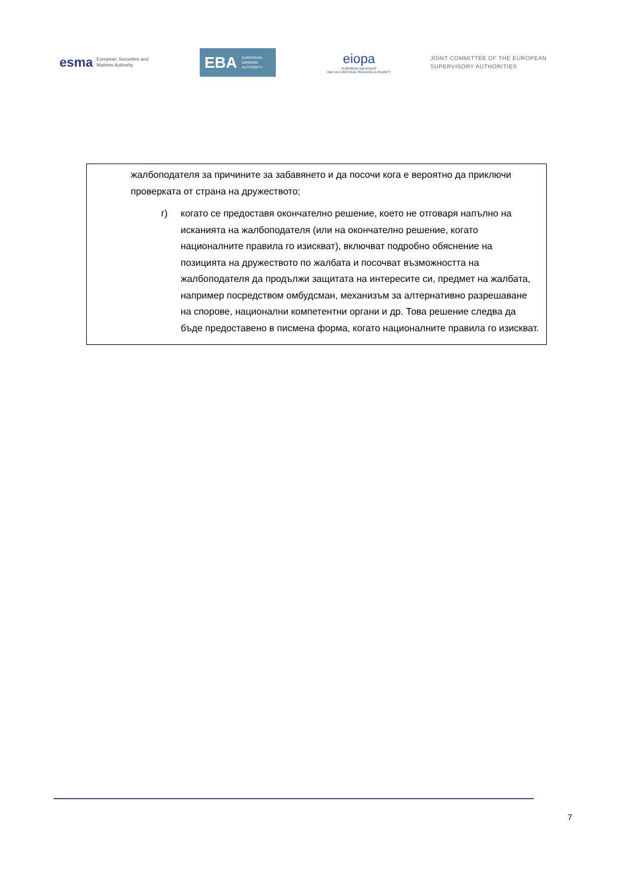esma European Securities and
Markets Authority
EBA EUROPEAN
BANKING
AUTHORITY
eiopa
EUROPEAN INSURANCE
AND OCCUPATIONAL PENSIONS AUTHORITY
JOINT COMMITTEE OF THE EUROPEAN
SUPERVISORY AUTHORITIES
жалбоподателя за причините за забавянето и да посочи кога е вероятно да приключи проверката от страна на дружеството;
г) когато се предоставя окончателно решение, което не отговаря напълно на исканията на жалбоподателя (или на окончателно решение, когато националните правила го изискват), включват подробно обяснение на позицията на дружеството по жалбата и посочват възможността на жалбоподателя да продължи защитата на интересите си, предмет на жалбата, например посредством омбудсман, механизъм за алтернативно разрешаване на спорове, национални компетентни органи и др. Това решение следва да бъде предоставено в писмена форма, когато националните правила го изискват.
7